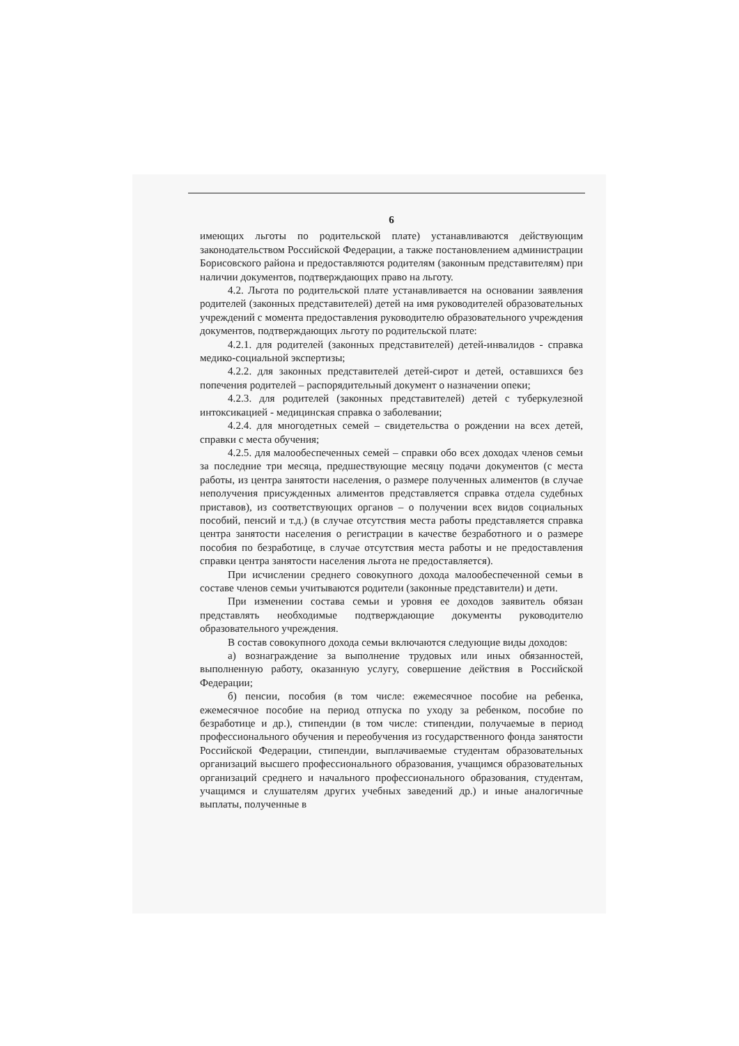6
имеющих льготы по родительской плате) устанавливаются действующим законодательством Российской Федерации, а также постановлением администрации Борисовского района и предоставляются родителям (законным представителям) при наличии документов, подтверждающих право на льготу.
4.2. Льгота по родительской плате устанавливается на основании заявления родителей (законных представителей) детей на имя руководителей образовательных учреждений с момента предоставления руководителю образовательного учреждения документов, подтверждающих льготу по родительской плате:
4.2.1. для родителей (законных представителей) детей-инвалидов - справка медико-социальной экспертизы;
4.2.2. для законных представителей детей-сирот и детей, оставшихся без попечения родителей – распорядительный документ о назначении опеки;
4.2.3. для родителей (законных представителей) детей с туберкулезной интоксикацией - медицинская справка о заболевании;
4.2.4. для многодетных семей – свидетельства о рождении на всех детей, справки с места обучения;
4.2.5. для малообеспеченных семей – справки обо всех доходах членов семьи за последние три месяца, предшествующие месяцу подачи документов (с места работы, из центра занятости населения, о размере полученных алиментов (в случае неполучения присужденных алиментов представляется справка отдела судебных приставов), из соответствующих органов – о получении всех видов социальных пособий, пенсий и т.д.) (в случае отсутствия места работы представляется справка центра занятости населения о регистрации в качестве безработного и о размере пособия по безработице, в случае отсутствия места работы и не предоставления справки центра занятости населения льгота не предоставляется).
При исчислении среднего совокупного дохода малообеспеченной семьи в составе членов семьи учитываются родители (законные представители) и дети.
При изменении состава семьи и уровня ее доходов заявитель обязан представлять необходимые подтверждающие документы руководителю образовательного учреждения.
В состав совокупного дохода семьи включаются следующие виды доходов:
а) вознаграждение за выполнение трудовых или иных обязанностей, выполненную работу, оказанную услугу, совершение действия в Российской Федерации;
б) пенсии, пособия (в том числе: ежемесячное пособие на ребенка, ежемесячное пособие на период отпуска по уходу за ребенком, пособие по безработице и др.), стипендии (в том числе: стипендии, получаемые в период профессионального обучения и переобучения из государственного фонда занятости Российской Федерации, стипендии, выплачиваемые студентам образовательных организаций высшего профессионального образования, учащимся образовательных организаций среднего и начального профессионального образования, студентам, учащимся и слушателям других учебных заведений др.) и иные аналогичные выплаты, полученные в